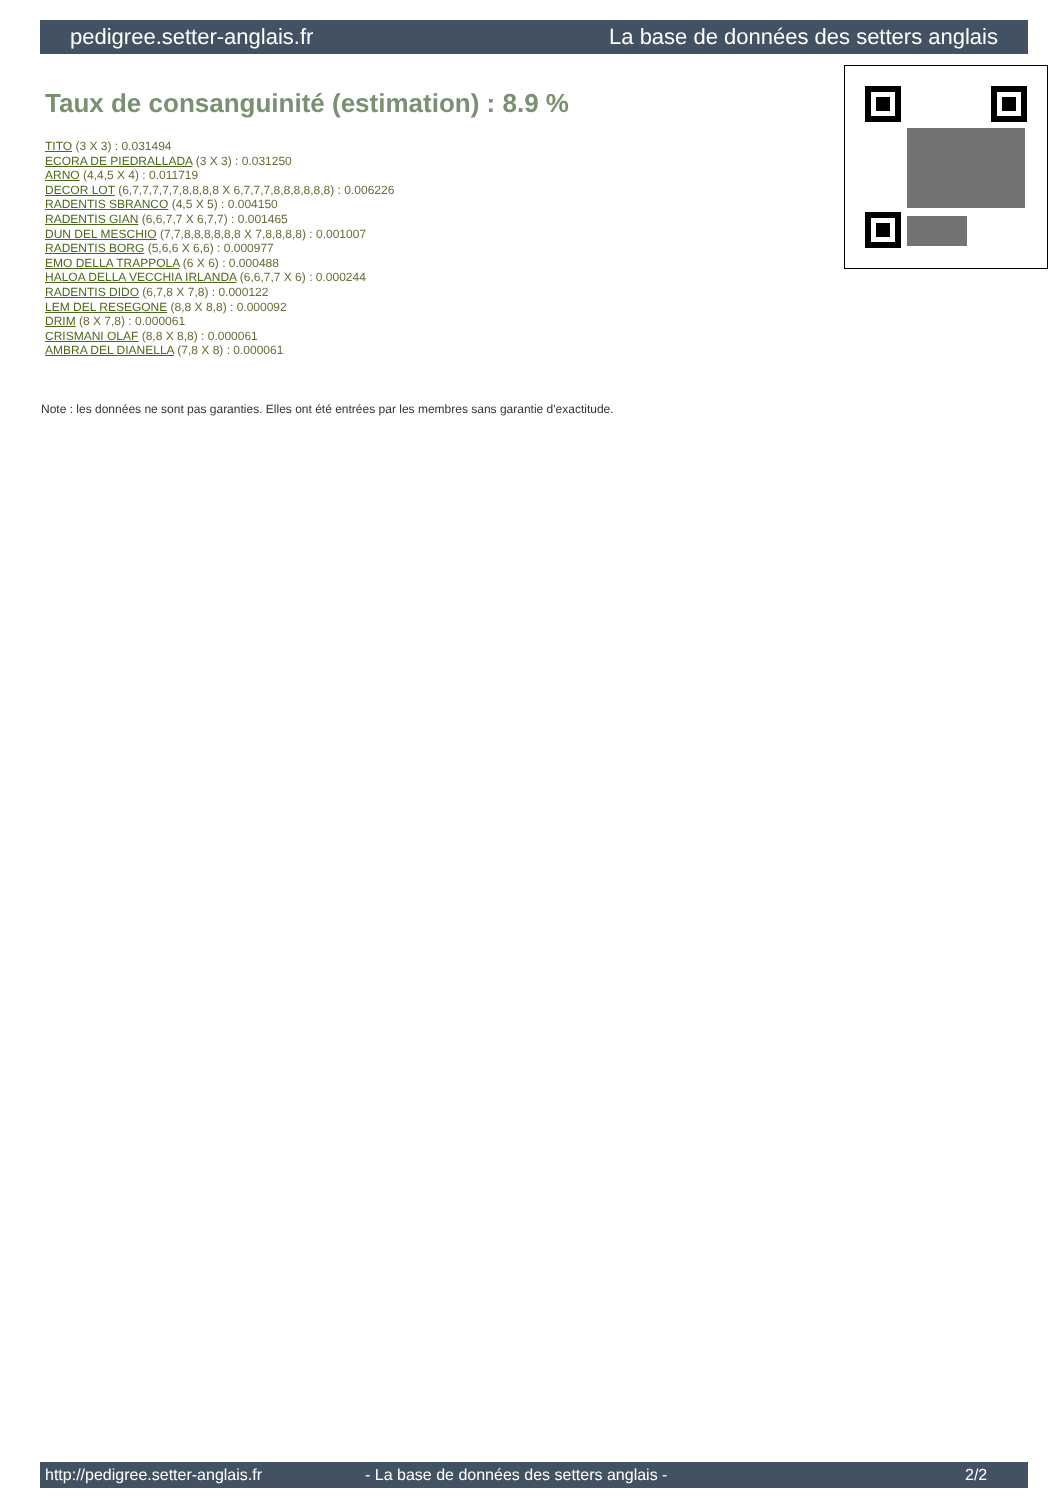pedigree.setter-anglais.fr La base de données des setters anglais
Taux de consanguinité (estimation) : 8.9 %
TITO (3 X 3) : 0.031494
ECORA DE PIEDRALLADA (3 X 3) : 0.031250
ARNO (4,4,5 X 4) : 0.011719
DECOR LOT (6,7,7,7,7,7,8,8,8,8 X 6,7,7,7,8,8,8,8,8,8) : 0.006226
RADENTIS SBRANCO (4,5 X 5) : 0.004150
RADENTIS GIAN (6,6,7,7 X 6,7,7) : 0.001465
DUN DEL MESCHIO (7,7,8,8,8,8,8,8 X 7,8,8,8,8) : 0.001007
RADENTIS BORG (5,6,6 X 6,6) : 0.000977
EMO DELLA TRAPPOLA (6 X 6) : 0.000488
HALOA DELLA VECCHIA IRLANDA (6,6,7,7 X 6) : 0.000244
RADENTIS DIDO (6,7,8 X 7,8) : 0.000122
LEM DEL RESEGONE (8,8 X 8,8) : 0.000092
DRIM (8 X 7,8) : 0.000061
CRISMANI OLAF (8,8 X 8,8) : 0.000061
AMBRA DEL DIANELLA (7,8 X 8) : 0.000061
Note : les données ne sont pas garanties. Elles ont été entrées par les membres sans garantie d'exactitude.
http://pedigree.setter-anglais.fr - La base de données des setters anglais - 2/2